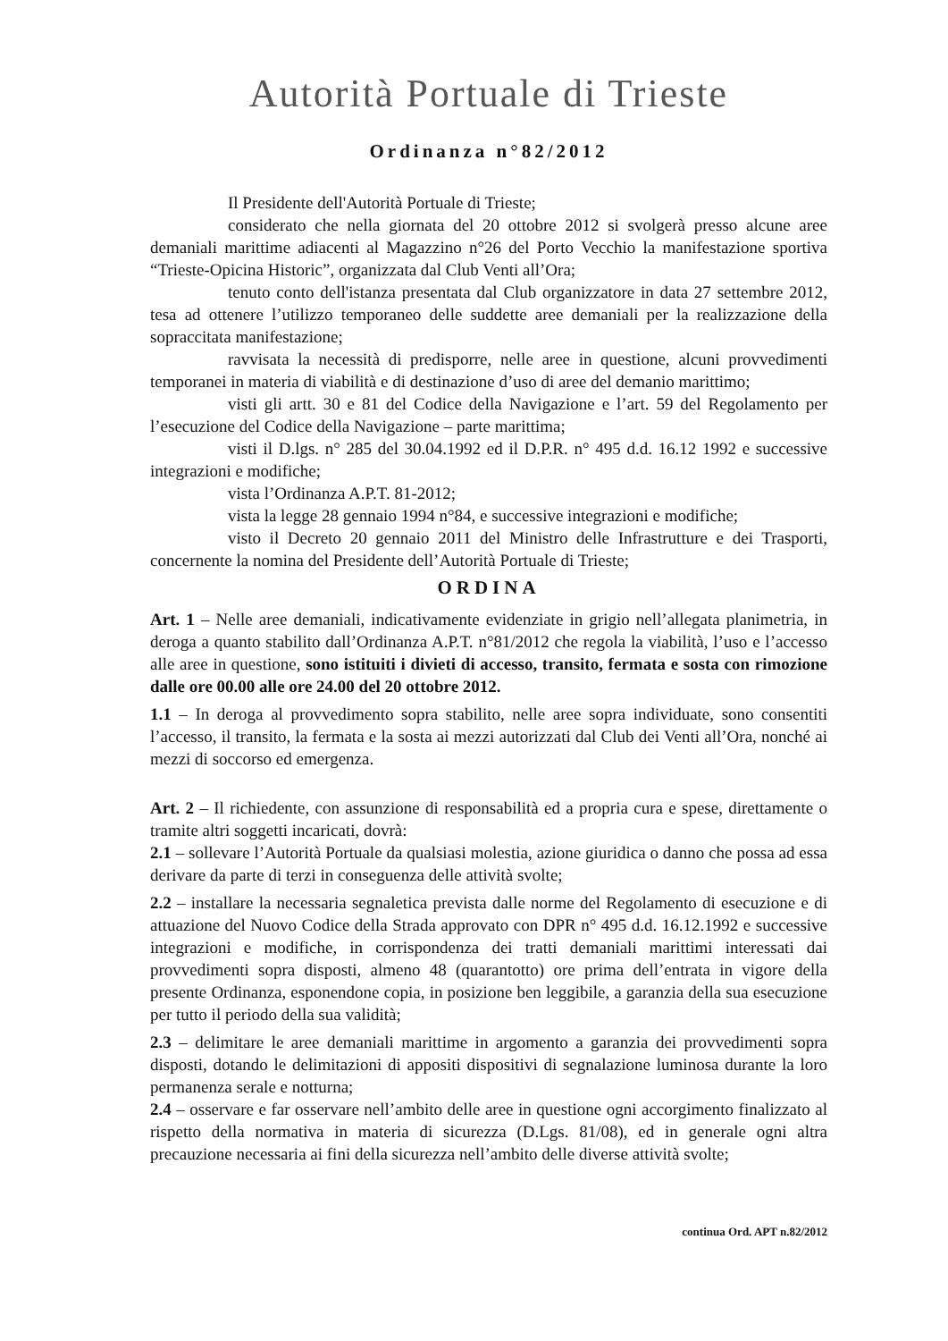Autorità Portuale di Trieste
Ordinanza n°82/2012
Il Presidente dell'Autorità Portuale di Trieste;
considerato che nella giornata del 20 ottobre 2012 si svolgerà presso alcune aree demaniali marittime adiacenti al Magazzino n°26 del Porto Vecchio la manifestazione sportiva “Trieste-Opicina Historic”, organizzata dal Club Venti all’Ora;
tenuto conto dell'istanza presentata dal Club organizzatore in data 27 settembre 2012, tesa ad ottenere l’utilizzo temporaneo delle suddette aree demaniali per la realizzazione della sopraccitata manifestazione;
ravvisata la necessità di predisporre, nelle aree in questione, alcuni provvedimenti temporanei in materia di viabilità e di destinazione d’uso di aree del demanio marittimo;
visti gli artt. 30 e 81 del Codice della Navigazione e l’art. 59 del Regolamento per l’esecuzione del Codice della Navigazione – parte marittima;
visti il D.lgs. n° 285 del 30.04.1992 ed il D.P.R. n° 495 d.d. 16.12 1992 e successive integrazioni e modifiche;
vista l’Ordinanza A.P.T. 81-2012;
vista la legge 28 gennaio 1994 n°84, e successive integrazioni e modifiche;
visto il Decreto 20 gennaio 2011 del Ministro delle Infrastrutture e dei Trasporti, concernente la nomina del Presidente dell’Autorità Portuale di Trieste;
ORDINA
Art. 1 – Nelle aree demaniali, indicativamente evidenziate in grigio nell’allegata planimetria, in deroga a quanto stabilito dall’Ordinanza A.P.T. n°81/2012 che regola la viabilità, l’uso e l’accesso alle aree in questione, sono istituiti i divieti di accesso, transito, fermata e sosta con rimozione dalle ore 00.00 alle ore 24.00 del 20 ottobre 2012.
1.1 – In deroga al provvedimento sopra stabilito, nelle aree sopra individuate, sono consentiti l’accesso, il transito, la fermata e la sosta ai mezzi autorizzati dal Club dei Venti all’Ora, nonché ai mezzi di soccorso ed emergenza.
Art. 2 – Il richiedente, con assunzione di responsabilità ed a propria cura e spese, direttamente o tramite altri soggetti incaricati, dovrà:
2.1 – sollevare l’Autorità Portuale da qualsiasi molestia, azione giuridica o danno che possa ad essa derivare da parte di terzi in conseguenza delle attività svolte;
2.2 – installare la necessaria segnaletica prevista dalle norme del Regolamento di esecuzione e di attuazione del Nuovo Codice della Strada approvato con DPR n° 495 d.d. 16.12.1992 e successive integrazioni e modifiche, in corrispondenza dei tratti demaniali marittimi interessati dai provvedimenti sopra disposti, almeno 48 (quarantotto) ore prima dell’entrata in vigore della presente Ordinanza, esponendone copia, in posizione ben leggibile, a garanzia della sua esecuzione per tutto il periodo della sua validità;
2.3 – delimitare le aree demaniali marittime in argomento a garanzia dei provvedimenti sopra disposti, dotando le delimitazioni di appositi dispositivi di segnalazione luminosa durante la loro permanenza serale e notturna;
2.4 – osservare e far osservare nell’ambito delle aree in questione ogni accorgimento finalizzato al rispetto della normativa in materia di sicurezza (D.Lgs. 81/08), ed in generale ogni altra precauzione necessaria ai fini della sicurezza nell’ambito delle diverse attività svolte;
continua Ord. APT n.82/2012